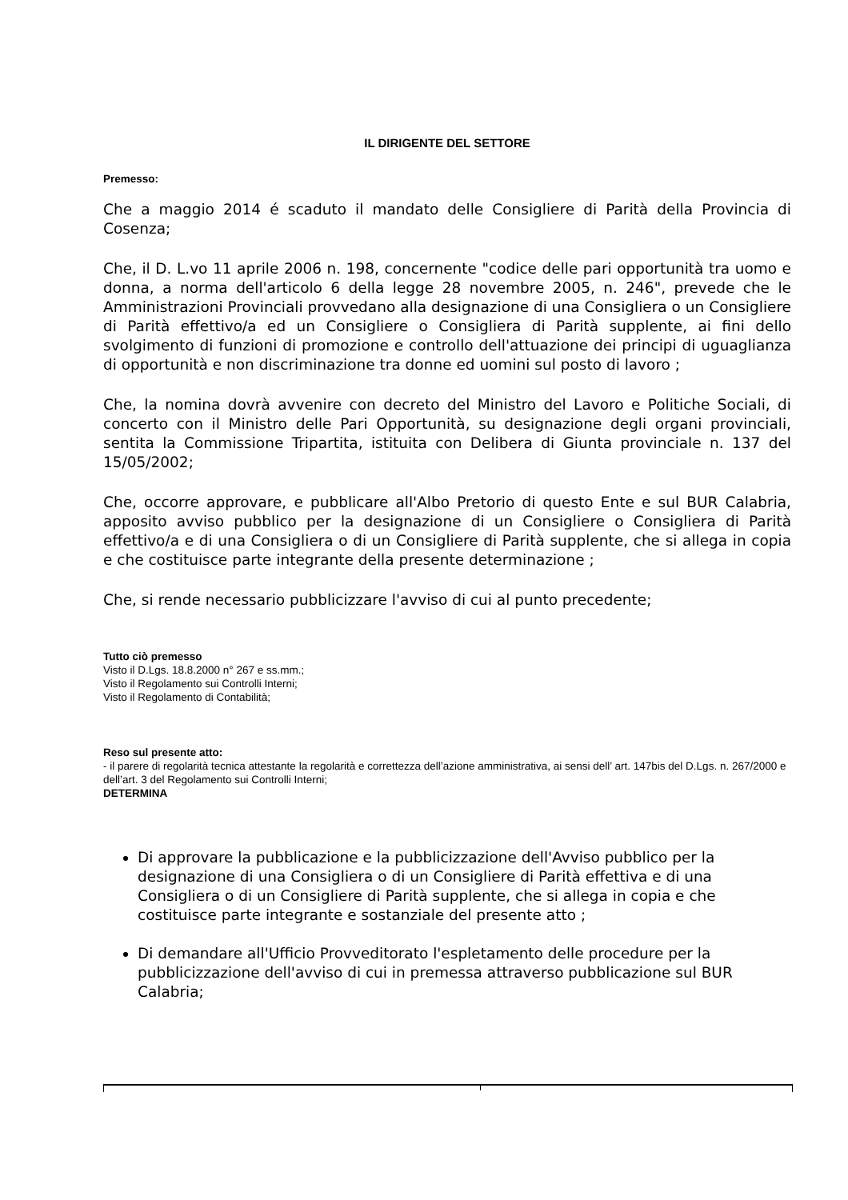IL DIRIGENTE DEL SETTORE
Premesso:
Che a maggio 2014 é scaduto il mandato delle Consigliere di Parità della Provincia di Cosenza;
Che, il D. L.vo 11 aprile 2006 n. 198, concernente "codice delle pari opportunità tra uomo e donna, a norma dell'articolo 6 della legge 28 novembre 2005, n. 246", prevede che le Amministrazioni Provinciali provvedano alla designazione di una Consigliera o un Consigliere di Parità effettivo/a ed un Consigliere o Consigliera di Parità supplente, ai fini dello svolgimento di funzioni di promozione e controllo dell'attuazione dei principi di uguaglianza di opportunità e non discriminazione tra donne ed uomini sul posto di lavoro ;
Che, la nomina dovrà avvenire con decreto del Ministro del Lavoro e Politiche Sociali, di concerto con il Ministro delle Pari Opportunità, su designazione degli organi provinciali, sentita la Commissione Tripartita, istituita con Delibera di Giunta provinciale n. 137 del 15/05/2002;
Che, occorre approvare, e pubblicare all'Albo Pretorio di questo Ente e sul BUR Calabria, apposito avviso pubblico per la designazione di un Consigliere o Consigliera di Parità effettivo/a e di una Consigliera o di un Consigliere di Parità supplente, che si allega in copia e che costituisce parte integrante della presente determinazione ;
Che, si rende necessario pubblicizzare l'avviso di cui al punto precedente;
Tutto ciò premesso
Visto il D.Lgs. 18.8.2000 n° 267 e ss.mm.;
Visto il Regolamento sui Controlli Interni;
Visto il Regolamento di Contabilità;
Reso sul presente atto:
- il parere di regolarità tecnica attestante la regolarità e correttezza dell’azione amministrativa, ai sensi dell’ art. 147bis del D.Lgs. n. 267/2000 e dell’art. 3 del Regolamento sui Controlli Interni;
DETERMINA
Di approvare la pubblicazione e la pubblicizzazione dell'Avviso pubblico per la designazione di una Consigliera o di un Consigliere di Parità effettiva e di una Consigliera o di un Consigliere di Parità supplente, che si allega in copia e che costituisce parte integrante e sostanziale del presente atto ;
Di demandare all'Ufficio Provveditorato l'espletamento delle procedure per la pubblicizzazione dell'avviso di cui in premessa attraverso pubblicazione sul BUR Calabria;